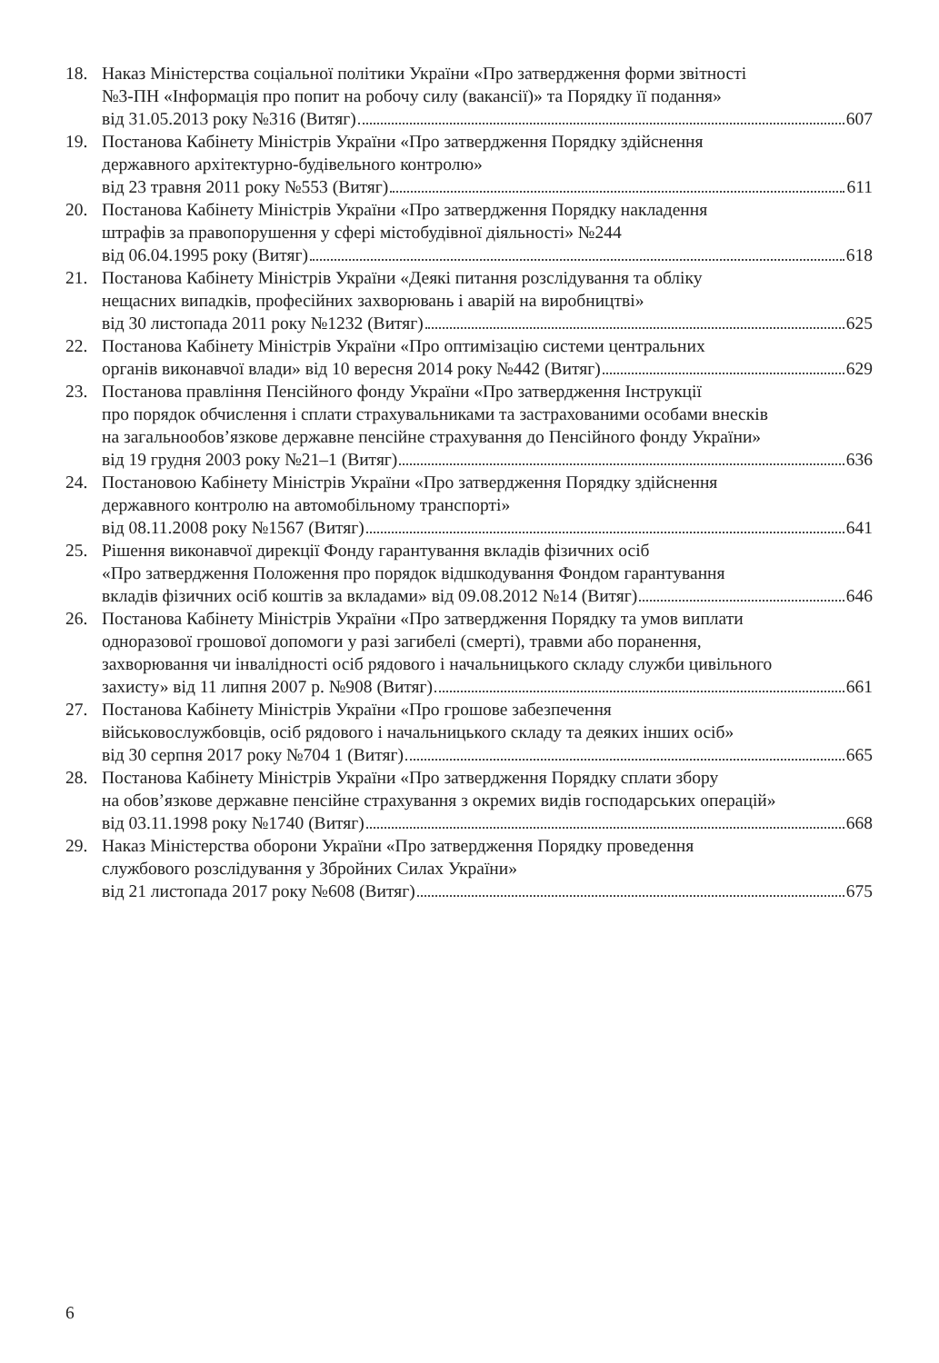18. Наказ Міністерства соціальної політики України «Про затвердження форми звітності
№3-ПН «Інформація про попит на робочу силу (вакансії)» та Порядку її подання»
від 31.05.2013 року №316 (Витяг) 607
19. Постанова Кабінету Міністрів України «Про затвердження Порядку здійснення
державного архітектурно-будівельного контролю»
від 23 травня 2011 року №553 (Витяг) 611
20. Постанова Кабінету Міністрів України «Про затвердження Порядку накладення
штрафів за правопорушення у сфері містобудівної діяльності» №244
від 06.04.1995 року (Витяг) 618
21. Постанова Кабінету Міністрів України «Деякі питання розслідування та обліку
нещасних випадків, професійних захворювань і аварій на виробництві»
від 30 листопада 2011 року №1232 (Витяг) 625
22. Постанова Кабінету Міністрів України «Про оптимізацію системи центральних
органів виконавчої влади» від 10 вересня 2014 року №442 (Витяг) 629
23. Постанова правління Пенсійного фонду України «Про затвердження Інструкції
про порядок обчислення і сплати страхувальниками та застрахованими особами внесків
на загальнообов’язкове державне пенсійне страхування до Пенсійного фонду України»
від 19 грудня 2003 року №21–1 (Витяг) 636
24. Постановою Кабінету Міністрів України «Про затвердження Порядку здійснення
державного контролю на автомобільному транспорті»
від 08.11.2008 року №1567 (Витяг) 641
25. Рішення виконавчої дирекції Фонду гарантування вкладів фізичних осіб
«Про затвердження Положення про порядок відшкодування Фондом гарантування
вкладів фізичних осіб коштів за вкладами» від 09.08.2012 №14 (Витяг) 646
26. Постанова Кабінету Міністрів України «Про затвердження Порядку та умов виплати
одноразової грошової допомоги у разі загибелі (смерті), травми або поранення,
захворювання чи інвалідності осіб рядового і начальницького складу служби цивільного
захисту» від 11 липня 2007 р. №908 (Витяг) 661
27. Постанова Кабінету Міністрів України «Про грошове забезпечення
військовослужбовців, осіб рядового і начальницького складу та деяких інших осіб»
від 30 серпня 2017 року №704 1 (Витяг) 665
28. Постанова Кабінету Міністрів України «Про затвердження Порядку сплати збору
на обов’язкове державне пенсійне страхування з окремих видів господарських операцій»
від 03.11.1998 року №1740 (Витяг) 668
29. Наказ Міністерства оборони України «Про затвердження Порядку проведення
службового розслідування у Збройних Силах України»
від 21 листопада 2017 року №608 (Витяг) 675
6